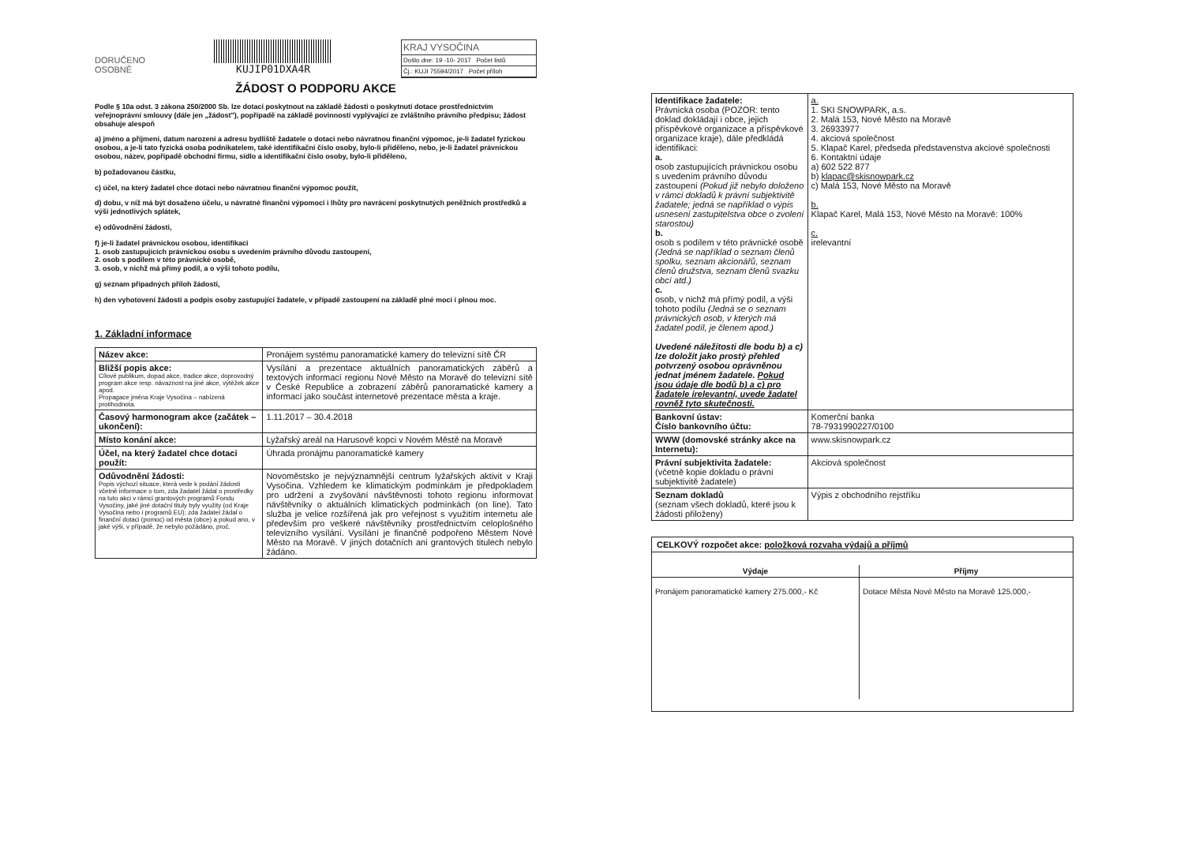DORUČENO
OSOBNĚ
KUJIP01DXA4R KRAJ VYSOČINA
Došlo dne: 19 -10- 2017 Počet listů
Čj.: KUJI 75594/2017 Počet příloh
ŽÁDOST O PODPORU AKCE
Podle § 10a odst. 3 zákona 250/2000 Sb. lze dotaci poskytnout na základě žádosti o poskytnutí dotace prostřednictvím veřejnoprávní smlouvy (dále jen „žádost"), popřípadě na základě povinnosti vyplývající ze zvláštního právního předpisu; žádost obsahuje alespoň
a) jméno a příjmení, datum narození a adresu bydliště žadatele o dotaci nebo návratnou finanční výpomoc, je-li žadatel fyzickou osobou, a je-li tato fyzická osoba podnikatelem, také identifikační číslo osoby, bylo-li přiděleno, nebo, je-li žadatel právnickou osobou, název, popřípadě obchodní firmu, sídlo a identifikační číslo osoby, bylo-li přiděleno,
b) požadovanou částku,
c) účel, na který žadatel chce dotaci nebo návratnou finanční výpomoc použít,
d) dobu, v níž má být dosaženo účelu, u návratné finanční výpomoci i lhůty pro navrácení poskytnutých peněžních prostředků a výši jednotlivých splátek,
e) odůvodnění žádosti,
f) je-li žadatel právnickou osobou, identifikaci
1. osob zastupujících právnickou osobu s uvedením právního důvodu zastoupení,
2. osob s podílem v této právnické osobě,
3. osob, v nichž má přímý podíl, a o výši tohoto podílu,
g) seznam případných příloh žádosti,
h) den vyhotovení žádosti a podpis osoby zastupující žadatele, v případě zastoupení na základě plné moci i plnou moc.
1. Základní informace
| Název akce: | Pronájem systému panoramatické kamery do televizní sítě ČR |
| Bližší popis akce: Cílové publikum, dopad akce, tradice akce, doprovodný program akce resp. návaznost na jiné akce, výtěžek akce apod. Propagace jména Kraje Vysočina – nabízená protihodnota. | Vysílání a prezentace aktuálních panoramatických záběrů a textových informací regionu Nové Město na Moravě do televizní sítě v České Republice a zobrazení záběrů panoramatické kamery a informací jako součást internetové prezentace města a kraje. |
| Časový harmonogram akce (začátek – ukončení): | 1.11.2017 – 30.4.2018 |
| Místo konání akce: | Lyžařský areál na Harusově kopci v Novém Městě na Moravě |
| Účel, na který žadatel chce dotaci použít: | Úhrada pronájmu panoramatické kamery |
| Odůvodnění žádosti: Popis výchozí situace, která vede k podání žádosti včetně informace o tom, zda žadatel žádal o prostředky na tuto akci v rámci grantových programů Fondu Vysočiny, jaké jiné dotační tituly byly využity (od Kraje Vysočina nebo i programů EU); zda žadatel žádal o finanční dotaci (pomoc) od města (obce) a pokud ano, v jaké výši, v případě, že nebylo požádáno, proč. | Novoměstsko je nejvýznamnější centrum lyžařských aktivit v Kraji Vysočina. Vzhledem ke klimatickým podmínkám je předpokladem pro udržení a zvyšování návštěvnosti tohoto regionu informovat návštěvníky o aktuálních klimatických podmínkách (on line). Tato služba je velice rozšířená jak pro veřejnost s využitím internetu ale především pro veškeré návštěvníky prostřednictvím celoplošného televizního vysílání. Vysílání je finančně podpořeno Městem Nové Město na Moravě. V jiných dotačních ani grantových titulech nebylo žádáno. |
| Identifikace žadatele: Právnická osoba (POZOR: tento doklad dokládají i obce, jejich příspěvkové organizace a příspěvkové organizace kraje), dále předkládá identifikaci: a. osob zastupujících právnickou osobu s uvedením právního důvodu zastoupení (Pokud již nebylo doloženo v rámci dokladů k právní subjektivitě žadatele; jedná se například o výpis usnesení zastupitelstva obce o zvolení starostou) b. osob s podílem v této právnické osobě (Jedná se například o seznam členů spolku, seznam akcionářů, seznam členů družstva, seznam členů svazku obcí atd.) c. osob, v nichž má přímý podíl, a výši tohoto podílu (Jedná se o seznam právnických osob, v kterých má žadatel podíl, je členem apod.) Uvedené náležitosti dle bodu b) a c) lze doložit jako prostý přehled potvrzený osobou oprávněnou jednat jménem žadatele. Pokud jsou údaje dle bodů b) a c) pro žadatele irelevantní, uvede žadatel rovněž tyto skutečnosti. | a. 1. SKI SNOWPARK, a.s. 2. Malá 153, Nové Město na Moravě 3. 26933977 4. akciová společnost 5. Klapač Karel, předseda představenstva akciové společnosti 6. Kontaktní údaje a) 602 522 877 b) klapac@skisnowpark.cz c) Malá 153, Nové Město na Moravě b. Klapač Karel, Malá 153, Nové Město na Moravě: 100% c. irelevantní |
| Bankovní ústav: Číslo bankovního účtu: | Komerční banka 78-7931990227/0100 |
| WWW (domovské stránky akce na Internetu): | www.skisnowpark.cz |
| Právní subjektivita žadatele: (včetně kopie dokladu o právní subjektivitě žadatele) | Akciová společnost |
| Seznam dokladů (seznam všech dokladů, které jsou k žádosti přiloženy) | Výpis z obchodního rejstříku |
CELKOVÝ rozpočet akce: položková rozvaha výdajů a příjmů
| Výdaje | Příjmy |
| --- | --- |
| Pronájem panoramatické kamery 275.000,- Kč | Dotace Města Nové Město na Moravě 125.000,- |